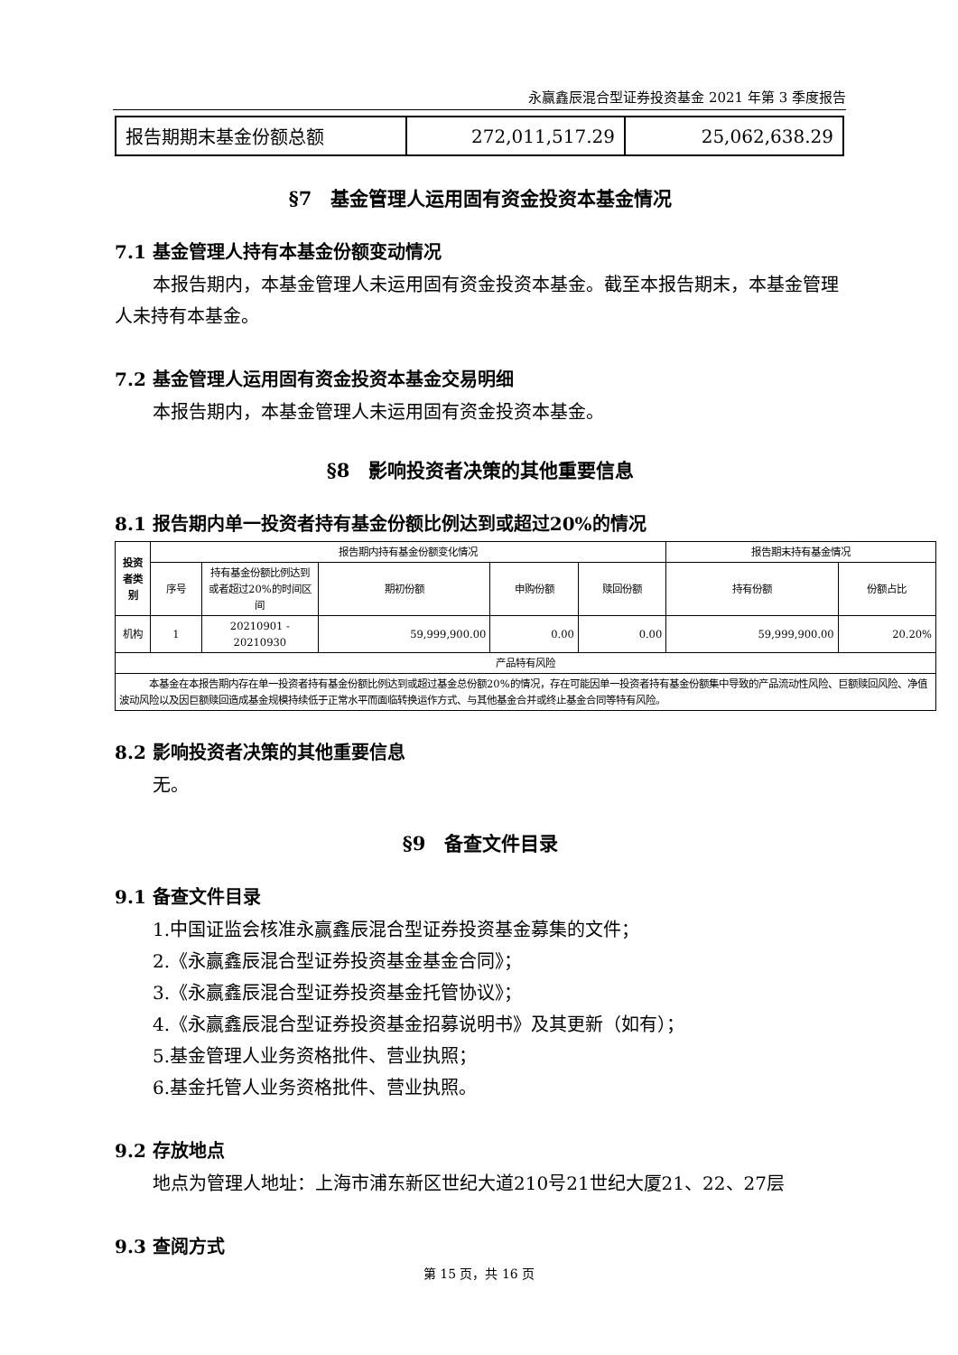永赢鑫辰混合型证券投资基金 2021 年第 3 季度报告
| 报告期期末基金份额总额 | 272,011,517.29 | 25,062,638.29 |
§7　基金管理人运用固有资金投资本基金情况
7.1 基金管理人持有本基金份额变动情况
本报告期内，本基金管理人未运用固有资金投资本基金。截至本报告期末，本基金管理人未持有本基金。
7.2 基金管理人运用固有资金投资本基金交易明细
本报告期内，本基金管理人未运用固有资金投资本基金。
§8　影响投资者决策的其他重要信息
8.1 报告期内单一投资者持有基金份额比例达到或超过20%的情况
| 投资者类别 | 报告期内持有基金份额变化情况 | | | | | 报告期末持有基金情况 | |
| --- | --- | --- | --- | --- | --- | --- | --- |
| | 序号 | 持有基金份额比例达到或者超过20%的时间区间 | 期初份额 | 申购份额 | 赎回份额 | 持有份额 | 份额占比 |
| 机构 | 1 | 20210901 - 20210930 | 59,999,900.00 | 0.00 | 0.00 | 59,999,900.00 | 20.20% |
| 产品特有风险 | | | | | | | |
| 本基金在本报告期内存在单一投资者持有基金份额比例达到或超过基金总份额20%的情况，存在可能因单一投资者持有基金份额集中导致的产品流动性风险、巨额赎回风险、净值波动风险以及因巨额赎回造成基金规模持续低于正常水平而面临转换运作方式、与其他基金合并或终止基金合同等特有风险。 | | | | | | | |
8.2 影响投资者决策的其他重要信息
无。
§9　备查文件目录
9.1 备查文件目录
1.中国证监会核准永赢鑫辰混合型证券投资基金募集的文件；
2.《永赢鑫辰混合型证券投资基金基金合同》；
3.《永赢鑫辰混合型证券投资基金托管协议》；
4.《永赢鑫辰混合型证券投资基金招募说明书》及其更新（如有）；
5.基金管理人业务资格批件、营业执照；
6.基金托管人业务资格批件、营业执照。
9.2 存放地点
地点为管理人地址：上海市浦东新区世纪大道210号21世纪大厦21、22、27层
9.3 查阅方式
第 15 页，共 16 页